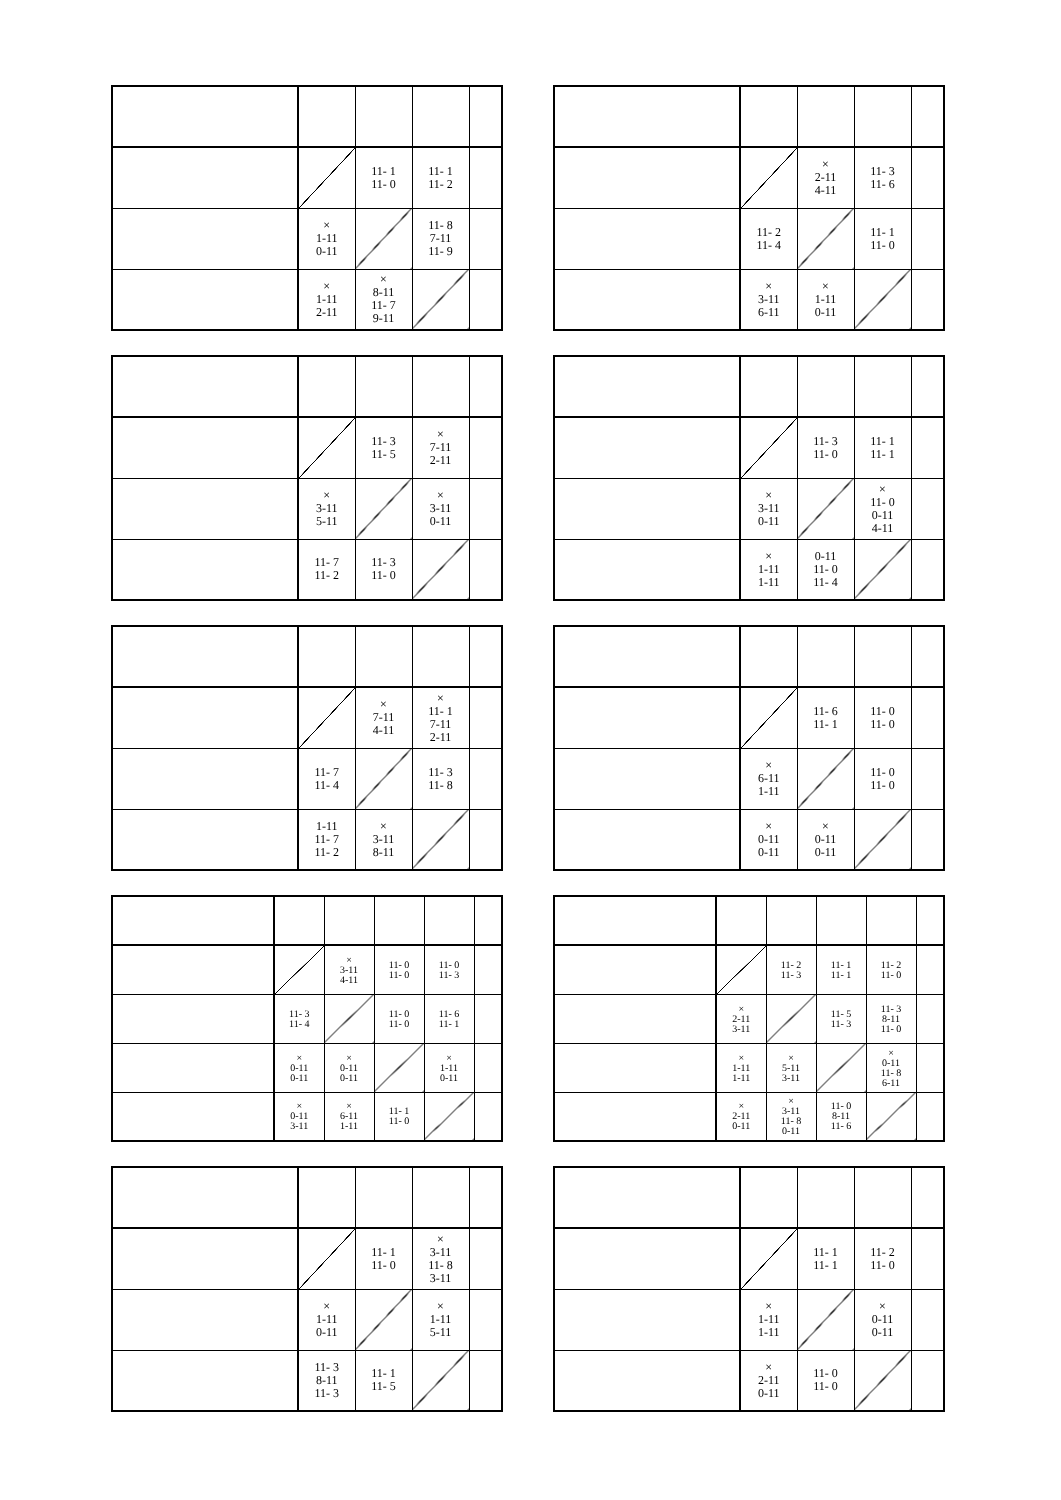| | | 11- 1 11- 0 | 11- 1 11- 2 | |
| | × 1-11 0-11 | | 11- 8 7-11 11- 9 | |
| | × 1-11 2-11 | × 8-11 11- 7 9-11 | | |
| | | × 2-11 4-11 | 11- 3 11- 6 | |
| | 11- 2 11- 4 | | 11- 1 11- 0 | |
| | × 3-11 6-11 | × 1-11 0-11 | | |
| | | 11- 3 11- 5 | × 7-11 2-11 | |
| | × 3-11 5-11 | | × 3-11 0-11 | |
| | 11- 7 11- 2 | 11- 3 11- 0 | | |
| | | 11- 3 11- 0 | 11- 1 11- 1 | |
| | × 3-11 0-11 | | × 11- 0 0-11 4-11 | |
| | × 1-11 1-11 | 0-11 11- 0 11- 4 | | |
| | | × 7-11 4-11 | × 11- 1 7-11 2-11 | |
| | 11- 7 11- 4 | | 11- 3 11- 8 | |
| | 1-11 11- 7 11- 2 | × 3-11 8-11 | | |
| | | 11- 6 11- 1 | 11- 0 11- 0 | |
| | × 6-11 1-11 | | 11- 0 11- 0 | |
| | × 0-11 0-11 | × 0-11 0-11 | | |
| | | × 3-11 4-11 | 11- 0 11- 0 | 11- 0 11- 3 | |
| | 11- 3 11- 4 | | 11- 0 11- 0 | 11- 6 11- 1 | |
| | × 0-11 0-11 | × 0-11 0-11 | | × 1-11 0-11 | |
| | × 0-11 3-11 | × 6-11 1-11 | 11- 1 11- 0 | | |
| | | 11- 2 11- 3 | 11- 1 11- 1 | 11- 2 11- 0 | |
| | × 2-11 3-11 | | 11- 5 11- 3 | 11- 3 8-11 11- 0 | |
| | × 1-11 1-11 | × 5-11 3-11 | | × 0-11 11- 8 6-11 | |
| | × 2-11 0-11 | × 3-11 11- 8 0-11 | 11- 0 8-11 11- 6 | | |
| | | 11- 1 11- 0 | × 3-11 11- 8 3-11 | |
| | × 1-11 0-11 | | × 1-11 5-11 | |
| | 11- 3 8-11 11- 3 | 11- 1 11- 5 | | |
| | | 11- 1 11- 1 | 11- 2 11- 0 | |
| | × 1-11 1-11 | | × 0-11 0-11 | |
| | × 2-11 0-11 | 11- 0 11- 0 | | |